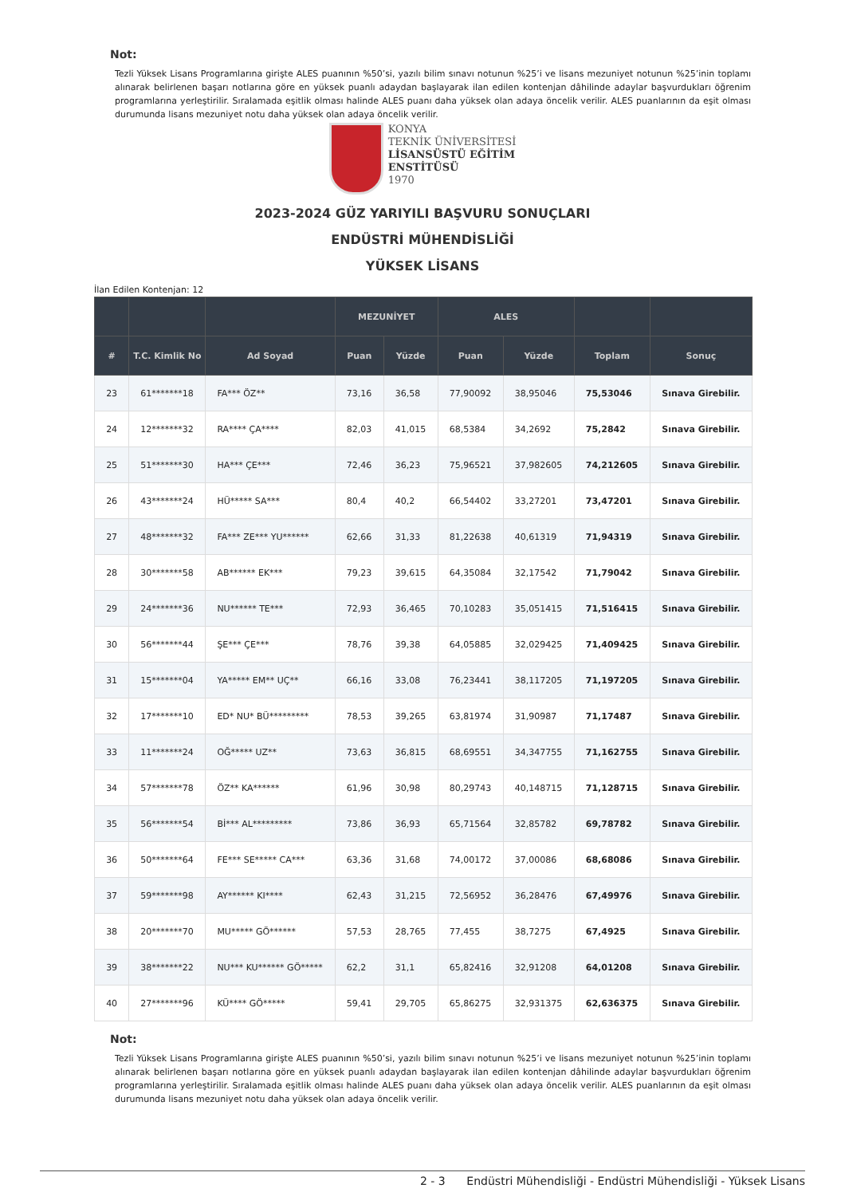Not:
Tezli Yüksek Lisans Programlarına girişte ALES puanının %50’si, yazılı bilim sınavı notunun %25’i ve lisans mezuniyet notunun %25’inin toplamı alınarak belirlenen başarı notlarına göre en yüksek puanlı adaydan başlayarak ilan edilen kontenjan dâhilinde adaylar başvurdukları öğrenim programlarına yerleştirilir. Sıralamada eşitlik olması halinde ALES puanı daha yüksek olan adaya öncelik verilir. ALES puanlarının da eşit olması durumunda lisans mezuniyet notu daha yüksek olan adaya öncelik verilir.
KONYA
TEKNİK ÜNİVERSİTESİ
LİSANSÜSTÜ EĞİTİM
ENSTİTÜSÜ
1970
2023-2024 GÜZ YARIYILI BAŞVURU SONUÇLARI
ENDÜSTRİ MÜHENDİSLİĞİ
YÜKSEK LİSANS
İlan Edilen Kontenjan: 12
| | | | MEZUNİYET | | ALES | | | |
| --- | --- | --- | --- | --- | --- | --- | --- | --- |
| # | T.C. Kimlik No | Ad Soyad | Puan | Yüzde | Puan | Yüzde | Toplam | Sonuç |
| 23 | 61*******18 | FA*** ÖZ** | 73,16 | 36,58 | 77,90092 | 38,95046 | 75,53046 | Sınava Girebilir. |
| 24 | 12*******32 | RA**** ÇA**** | 82,03 | 41,015 | 68,5384 | 34,2692 | 75,2842 | Sınava Girebilir. |
| 25 | 51*******30 | HA*** ÇE*** | 72,46 | 36,23 | 75,96521 | 37,982605 | 74,212605 | Sınava Girebilir. |
| 26 | 43*******24 | HÜ***** SA*** | 80,4 | 40,2 | 66,54402 | 33,27201 | 73,47201 | Sınava Girebilir. |
| 27 | 48*******32 | FA*** ZE*** YU****** | 62,66 | 31,33 | 81,22638 | 40,61319 | 71,94319 | Sınava Girebilir. |
| 28 | 30*******58 | AB****** EK*** | 79,23 | 39,615 | 64,35084 | 32,17542 | 71,79042 | Sınava Girebilir. |
| 29 | 24*******36 | NU****** TE*** | 72,93 | 36,465 | 70,10283 | 35,051415 | 71,516415 | Sınava Girebilir. |
| 30 | 56*******44 | ŞE*** ÇE*** | 78,76 | 39,38 | 64,05885 | 32,029425 | 71,409425 | Sınava Girebilir. |
| 31 | 15*******04 | YA***** EM** UÇ** | 66,16 | 33,08 | 76,23441 | 38,117205 | 71,197205 | Sınava Girebilir. |
| 32 | 17*******10 | ED* NU* BÜ********* | 78,53 | 39,265 | 63,81974 | 31,90987 | 71,17487 | Sınava Girebilir. |
| 33 | 11*******24 | OĞ***** UZ** | 73,63 | 36,815 | 68,69551 | 34,347755 | 71,162755 | Sınava Girebilir. |
| 34 | 57*******78 | ÖZ** KA****** | 61,96 | 30,98 | 80,29743 | 40,148715 | 71,128715 | Sınava Girebilir. |
| 35 | 56*******54 | Bİ*** AL********* | 73,86 | 36,93 | 65,71564 | 32,85782 | 69,78782 | Sınava Girebilir. |
| 36 | 50*******64 | FE*** SE***** CA*** | 63,36 | 31,68 | 74,00172 | 37,00086 | 68,68086 | Sınava Girebilir. |
| 37 | 59*******98 | AY****** KI**** | 62,43 | 31,215 | 72,56952 | 36,28476 | 67,49976 | Sınava Girebilir. |
| 38 | 20*******70 | MU***** GÖ****** | 57,53 | 28,765 | 77,455 | 38,7275 | 67,4925 | Sınava Girebilir. |
| 39 | 38*******22 | NU*** KU****** GÖ***** | 62,2 | 31,1 | 65,82416 | 32,91208 | 64,01208 | Sınava Girebilir. |
| 40 | 27*******96 | KÜ**** GÖ***** | 59,41 | 29,705 | 65,86275 | 32,931375 | 62,636375 | Sınava Girebilir. |
Not:
Tezli Yüksek Lisans Programlarına girişte ALES puanının %50’si, yazılı bilim sınavı notunun %25’i ve lisans mezuniyet notunun %25’inin toplamı alınarak belirlenen başarı notlarına göre en yüksek puanlı adaydan başlayarak ilan edilen kontenjan dâhilinde adaylar başvurdukları öğrenim programlarına yerleştirilir. Sıralamada eşitlik olması halinde ALES puanı daha yüksek olan adaya öncelik verilir. ALES puanlarının da eşit olması durumunda lisans mezuniyet notu daha yüksek olan adaya öncelik verilir.
2 - 3 Endüstri Mühendisliği - Endüstri Mühendisliği - Yüksek Lisans